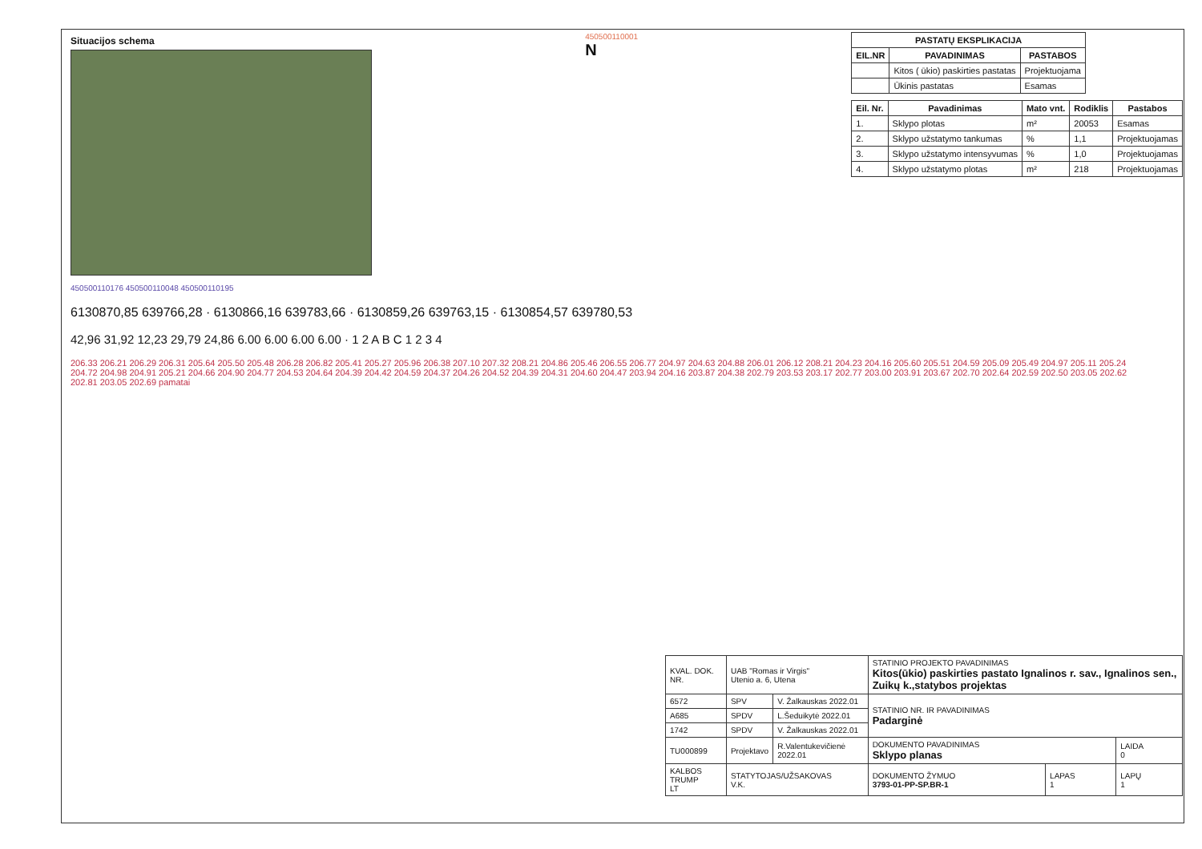Situacijos schema
450500110001
N
| PASTATŲ EKSPLIKACIJA | | |
| --- | --- | --- |
| EIL.NR | PAVADINIMAS | PASTABOS |
| | Kitos ( ūkio) paskirties pastatas | Projektuojama |
| | Ūkinis pastatas | Esamas |
| Eil. Nr. | Pavadinimas | Mato vnt. | Rodiklis | Pastabos |
| --- | --- | --- | --- | --- |
| 1. | Sklypo plotas | m² | 20053 | Esamas |
| 2. | Sklypo užstatymo tankumas | % | 1,1 | Projektuojamas |
| 3. | Sklypo užstatymo intensyvumas | % | 1,0 | Projektuojamas |
| 4. | Sklypo užstatymo plotas | m² | 218 | Projektuojamas |
450500110176 450500110048 450500110195
6130870,85 639766,28 · 6130866,16 639783,66 · 6130859,26 639763,15 · 6130854,57 639780,53
42,96 31,92 12,23 29,79 24,86 6.00 6.00 6.00 6.00 · 1 2 A B C 1 2 3 4
206.33 206.21 206.29 206.31 205.64 205.50 205.48 206.28 206.82 205.41 205.27 205.96 206.38 207.10 207.32 208.21 204.86 205.46 206.55 206.77 204.97 204.63 204.88 206.01 206.12 208.21 204.23 204.16 205.60 205.51 204.59 205.09 205.49 204.97 205.11 205.24 204.72 204.98 204.91 205.21 204.66 204.90 204.77 204.53 204.64 204.39 204.42 204.59 204.37 204.26 204.52 204.39 204.31 204.60 204.47 203.94 204.16 203.87 204.38 202.79 203.53 203.17 202.77 203.00 203.91 203.67 202.70 202.64 202.59 202.50 203.05 202.62 202.81 203.05 202.69 pamatai
| KVAL. DOK. NR. | UAB "Romas ir Virgis" Utenio a. 6, Utena | | STATINIO PROJEKTO PAVADINIMAS Kitos(ūkio) paskirties pastato Ignalinos r. sav., Ignalinos sen., Zuikų k.,statybos projektas | | |
| 6572 | SPV | V. Žalkauskas 2022.01 | STATINIO NR. IR PAVADINIMAS Padarginė | | |
| A685 | SPDV | L.Šeduikytė 2022.01 | | | |
| 1742 | SPDV | V. Žalkauskas 2022.01 | | | |
| TU000899 | Projektavo | R.Valentukevičienė 2022.01 | DOKUMENTO PAVADINIMAS Sklypo planas | | LAIDA 0 |
| KALBOS TRUMP LT | STATYTOJAS/UŽSAKOVAS V.K. | | DOKUMENTO ŽYMUO 3793-01-PP-SP.BR-1 | LAPAS 1 | LAPŲ 1 |